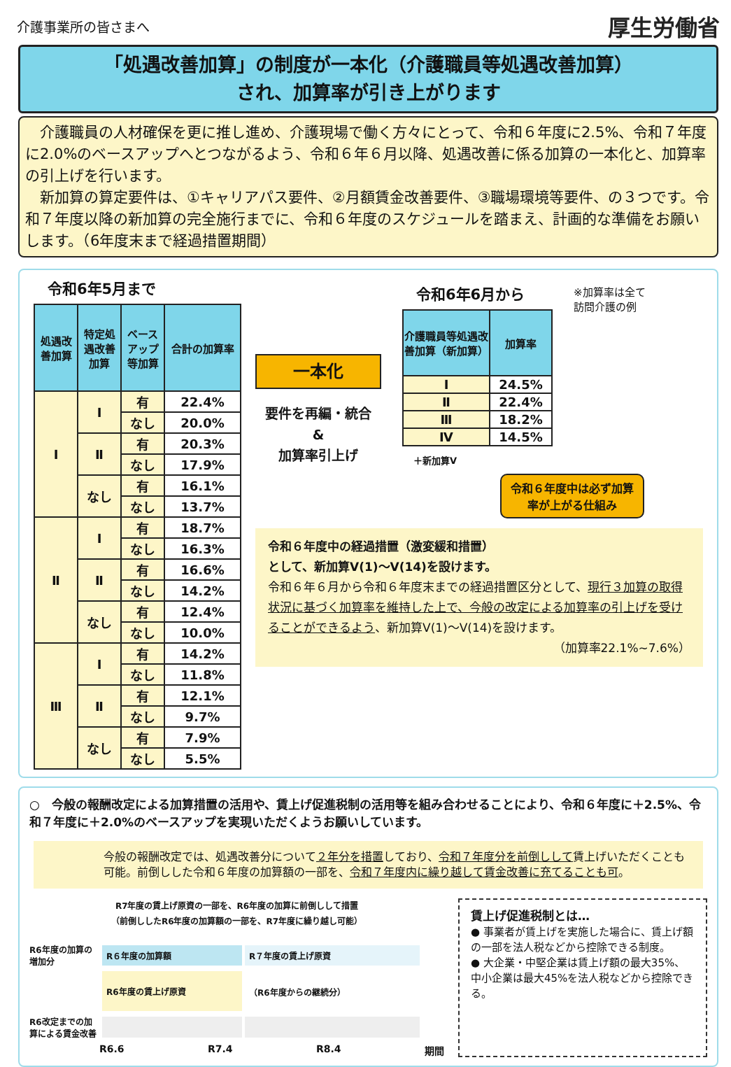介護事業所の皆さまへ
厚生労働省
「処遇改善加算」の制度が一本化（介護職員等処遇改善加算）
され、加算率が引き上がります
　介護職員の人材確保を更に推し進め、介護現場で働く方々にとって、令和６年度に2.5%、令和７年度に2.0%のベースアップへとつながるよう、令和６年６月以降、処遇改善に係る加算の一本化と、加算率の引上げを行います。
　新加算の算定要件は、①キャリアパス要件、②月額賃金改善要件、③職場環境等要件、の３つです。令和７年度以降の新加算の完全施行までに、令和６年度のスケジュールを踏まえ、計画的な準備をお願いします。（6年度末まで経過措置期間）
令和6年5月まで
| 処遇改善加算 | 特定処遇改善加算 | ベースアップ等加算 | 合計の加算率 |
| --- | --- | --- | --- |
| Ⅰ | Ⅰ | 有 | 22.4% |
| | | なし | 20.0% |
| | Ⅱ | 有 | 20.3% |
| | | なし | 17.9% |
| | なし | 有 | 16.1% |
| | | なし | 13.7% |
| Ⅱ | Ⅰ | 有 | 18.7% |
| | | なし | 16.3% |
| | Ⅱ | 有 | 16.6% |
| | | なし | 14.2% |
| | なし | 有 | 12.4% |
| | | なし | 10.0% |
| Ⅲ | Ⅰ | 有 | 14.2% |
| | | なし | 11.8% |
| | Ⅱ | 有 | 12.1% |
| | | なし | 9.7% |
| | なし | 有 | 7.9% |
| | | なし | 5.5% |
一本化
要件を再編・統合
&
加算率引上げ
令和6年6月から
| 介護職員等処遇改善加算（新加算） | 加算率 |
| --- | --- |
| Ⅰ | 24.5% |
| Ⅱ | 22.4% |
| Ⅲ | 18.2% |
| Ⅳ | 14.5% |
＋新加算Ⅴ
※加算率は全て
訪問介護の例
令和６年度中は必ず加算率が上がる仕組み
令和６年度中の経過措置（激変緩和措置）
として、新加算Ⅴ(1)～Ⅴ(14)を設けます。
令和６年６月から令和６年度末までの経過措置区分として、現行３加算の取得状況に基づく加算率を維持した上で、今般の改定による加算率の引上げを受けることができるよう、新加算Ⅴ(1)～Ⅴ(14)を設けます。
（加算率22.1%~7.6%）
○　今般の報酬改定による加算措置の活用や、賃上げ促進税制の活用等を組み合わせることにより、令和６年度に＋2.5%、令和７年度に＋2.0%のベースアップを実現いただくようお願いしています。
今般の報酬改定では、処遇改善分について２年分を措置しており、令和７年度分を前倒しして賃上げいただくことも可能。前倒しした令和６年度の加算額の一部を、令和７年度内に繰り越して賃金改善に充てることも可。
R7年度の賃上げ原資の一部を、R6年度の加算に前倒しして措置
（前倒ししたR6年度の加算額の一部を、R7年度に繰り越し可能）
R6年度の加算の増加分
R６年度の加算額
R７年度の賃上げ原資
R6年度の賃上げ原資
（R6年度からの継続分）
R6改定までの加算による賃金改善
R6.6 R7.4 R8.4 期間
賃上げ促進税制とは…
● 事業者が賃上げを実施した場合に、賃上げ額の一部を法人税などから控除できる制度。
● 大企業・中堅企業は賃上げ額の最大35%、中小企業は最大45%を法人税などから控除できる。